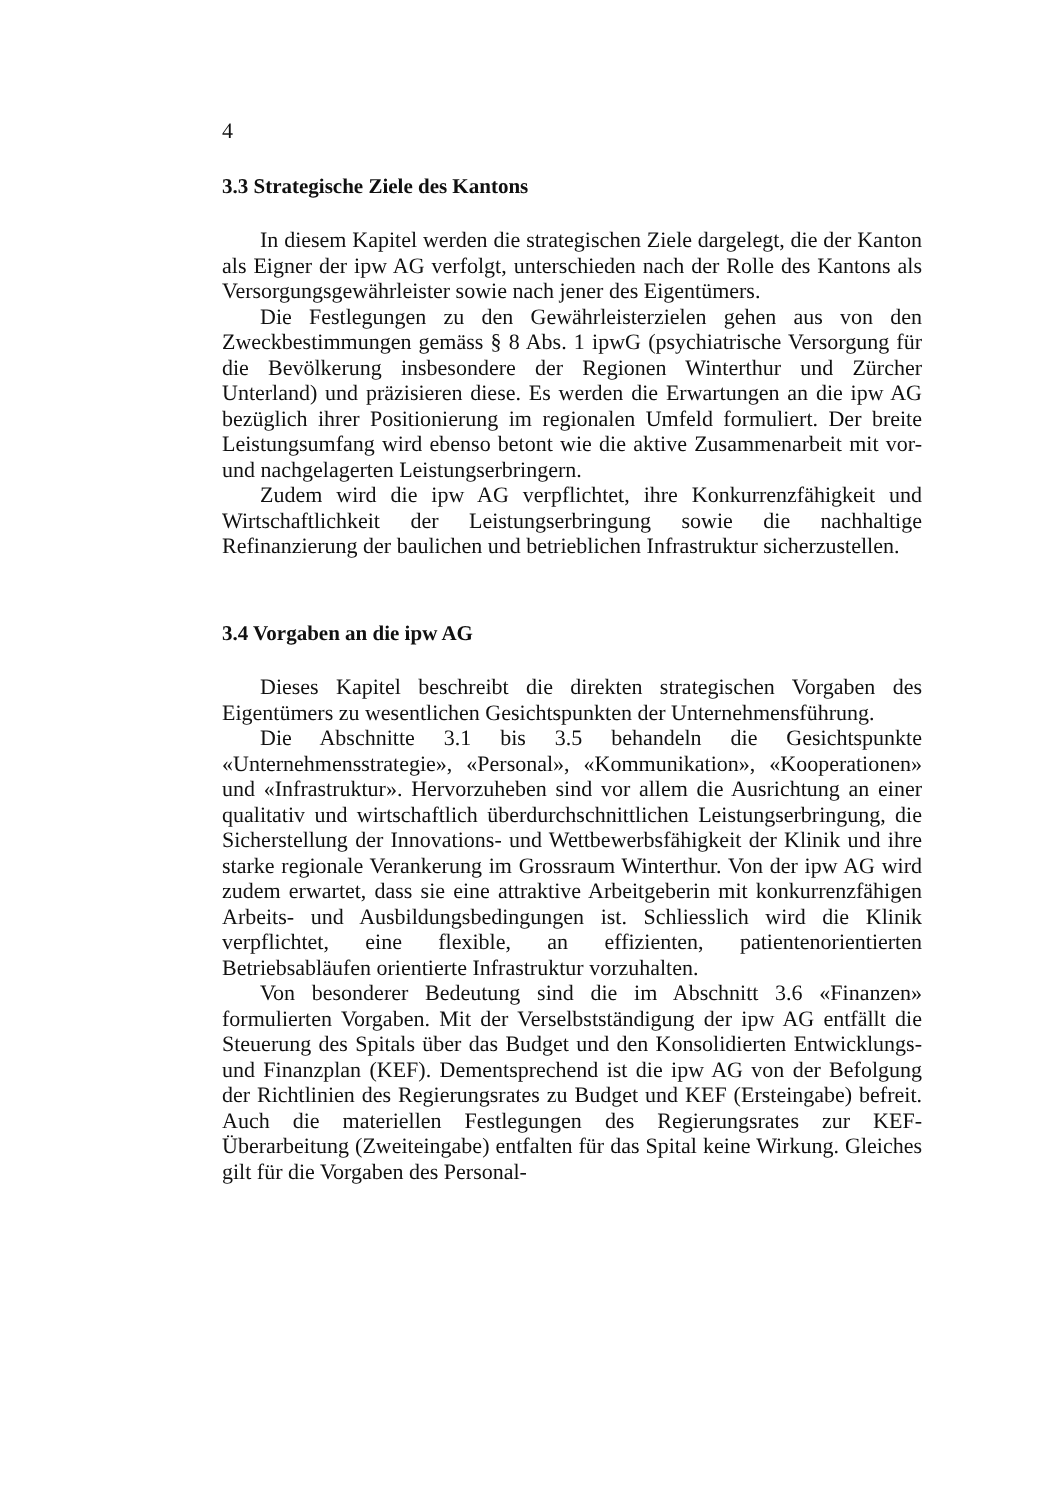4
3.3 Strategische Ziele des Kantons
In diesem Kapitel werden die strategischen Ziele dargelegt, die der Kanton als Eigner der ipw AG verfolgt, unterschieden nach der Rolle des Kantons als Versorgungsgewährleister sowie nach jener des Eigentümers.
Die Festlegungen zu den Gewährleisterzielen gehen aus von den Zweckbestimmungen gemäss § 8 Abs. 1 ipwG (psychiatrische Versorgung für die Bevölkerung insbesondere der Regionen Winterthur und Zürcher Unterland) und präzisieren diese. Es werden die Erwartungen an die ipw AG bezüglich ihrer Positionierung im regionalen Umfeld formuliert. Der breite Leistungsumfang wird ebenso betont wie die aktive Zusammenarbeit mit vor- und nachgelagerten Leistungserbringern.
Zudem wird die ipw AG verpflichtet, ihre Konkurrenzfähigkeit und Wirtschaftlichkeit der Leistungserbringung sowie die nachhaltige Refinanzierung der baulichen und betrieblichen Infrastruktur sicherzustellen.
3.4 Vorgaben an die ipw AG
Dieses Kapitel beschreibt die direkten strategischen Vorgaben des Eigentümers zu wesentlichen Gesichtspunkten der Unternehmensführung.
Die Abschnitte 3.1 bis 3.5 behandeln die Gesichtspunkte «Unternehmensstrategie», «Personal», «Kommunikation», «Kooperationen» und «Infrastruktur». Hervorzuheben sind vor allem die Ausrichtung an einer qualitativ und wirtschaftlich überdurchschnittlichen Leistungserbringung, die Sicherstellung der Innovations- und Wettbewerbsfähigkeit der Klinik und ihre starke regionale Verankerung im Grossraum Winterthur. Von der ipw AG wird zudem erwartet, dass sie eine attraktive Arbeitgeberin mit konkurrenzfähigen Arbeits- und Ausbildungsbedingungen ist. Schliesslich wird die Klinik verpflichtet, eine flexible, an effizienten, patientenorientierten Betriebsabläufen orientierte Infrastruktur vorzuhalten.
Von besonderer Bedeutung sind die im Abschnitt 3.6 «Finanzen» formulierten Vorgaben. Mit der Verselbstständigung der ipw AG entfällt die Steuerung des Spitals über das Budget und den Konsolidierten Entwicklungs- und Finanzplan (KEF). Dementsprechend ist die ipw AG von der Befolgung der Richtlinien des Regierungsrates zu Budget und KEF (Ersteingabe) befreit. Auch die materiellen Festlegungen des Regierungsrates zur KEF-Überarbeitung (Zweiteingabe) entfalten für das Spital keine Wirkung. Gleiches gilt für die Vorgaben des Personal-